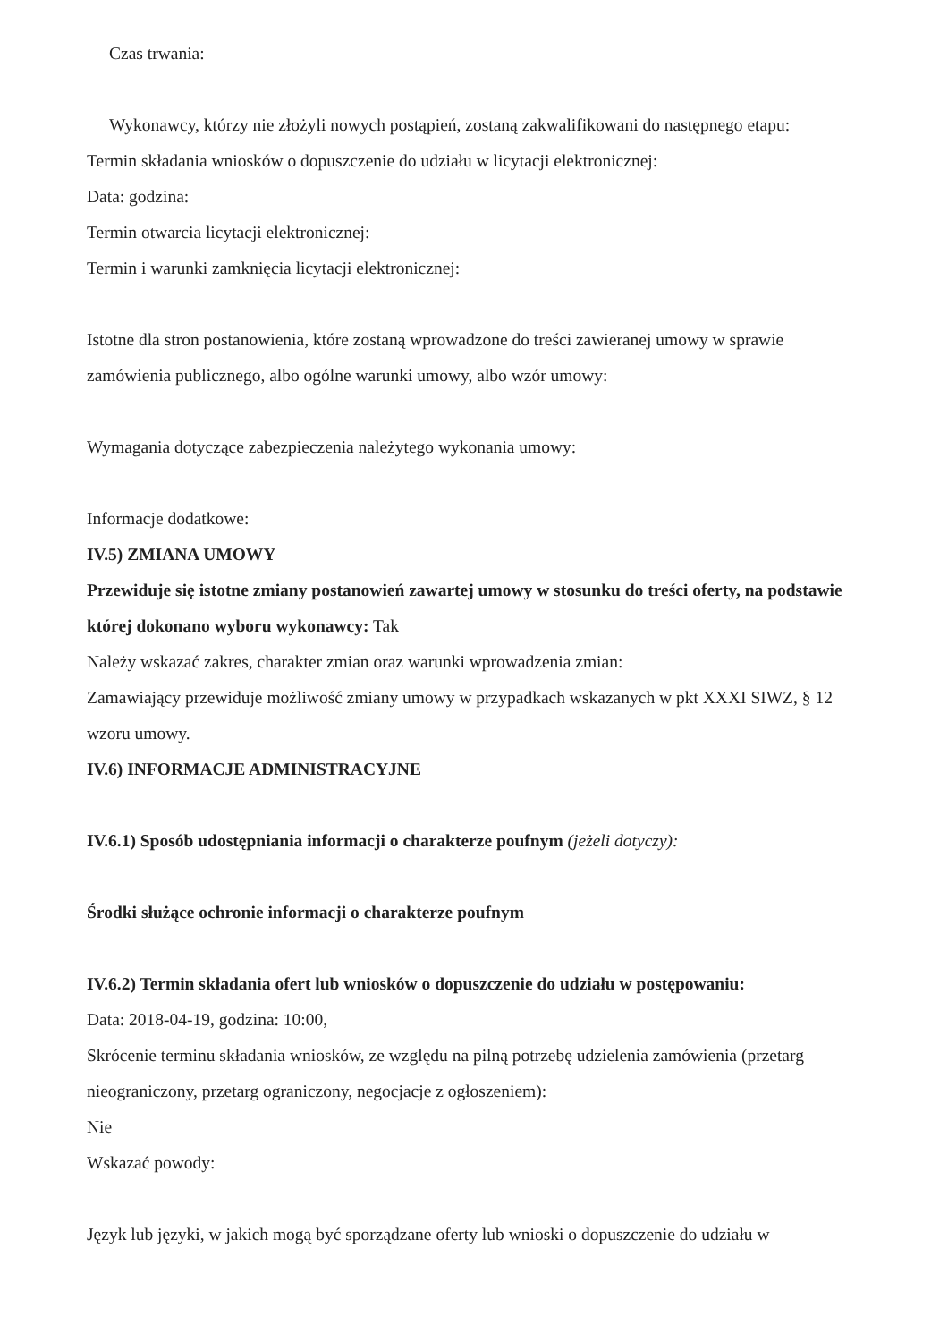Czas trwania:
Wykonawcy, którzy nie złożyli nowych postąpień, zostaną zakwalifikowani do następnego etapu:
Termin składania wniosków o dopuszczenie do udziału w licytacji elektronicznej:
Data: godzina:
Termin otwarcia licytacji elektronicznej:
Termin i warunki zamknięcia licytacji elektronicznej:
Istotne dla stron postanowienia, które zostaną wprowadzone do treści zawieranej umowy w sprawie zamówienia publicznego, albo ogólne warunki umowy, albo wzór umowy:
Wymagania dotyczące zabezpieczenia należytego wykonania umowy:
Informacje dodatkowe:
IV.5) ZMIANA UMOWY
Przewiduje się istotne zmiany postanowień zawartej umowy w stosunku do treści oferty, na podstawie której dokonano wyboru wykonawcy: Tak
Należy wskazać zakres, charakter zmian oraz warunki wprowadzenia zmian:
Zamawiający przewiduje możliwość zmiany umowy w przypadkach wskazanych w pkt XXXI SIWZ, § 12 wzoru umowy.
IV.6) INFORMACJE ADMINISTRACYJNE
IV.6.1) Sposób udostępniania informacji o charakterze poufnym (jeżeli dotyczy):
Środki służące ochronie informacji o charakterze poufnym
IV.6.2) Termin składania ofert lub wniosków o dopuszczenie do udziału w postępowaniu:
Data: 2018-04-19, godzina: 10:00,
Skrócenie terminu składania wniosków, ze względu na pilną potrzebę udzielenia zamówienia (przetarg nieograniczony, przetarg ograniczony, negocjacje z ogłoszeniem):
Nie
Wskazać powody:
Język lub języki, w jakich mogą być sporządzane oferty lub wnioski o dopuszczenie do udziału w